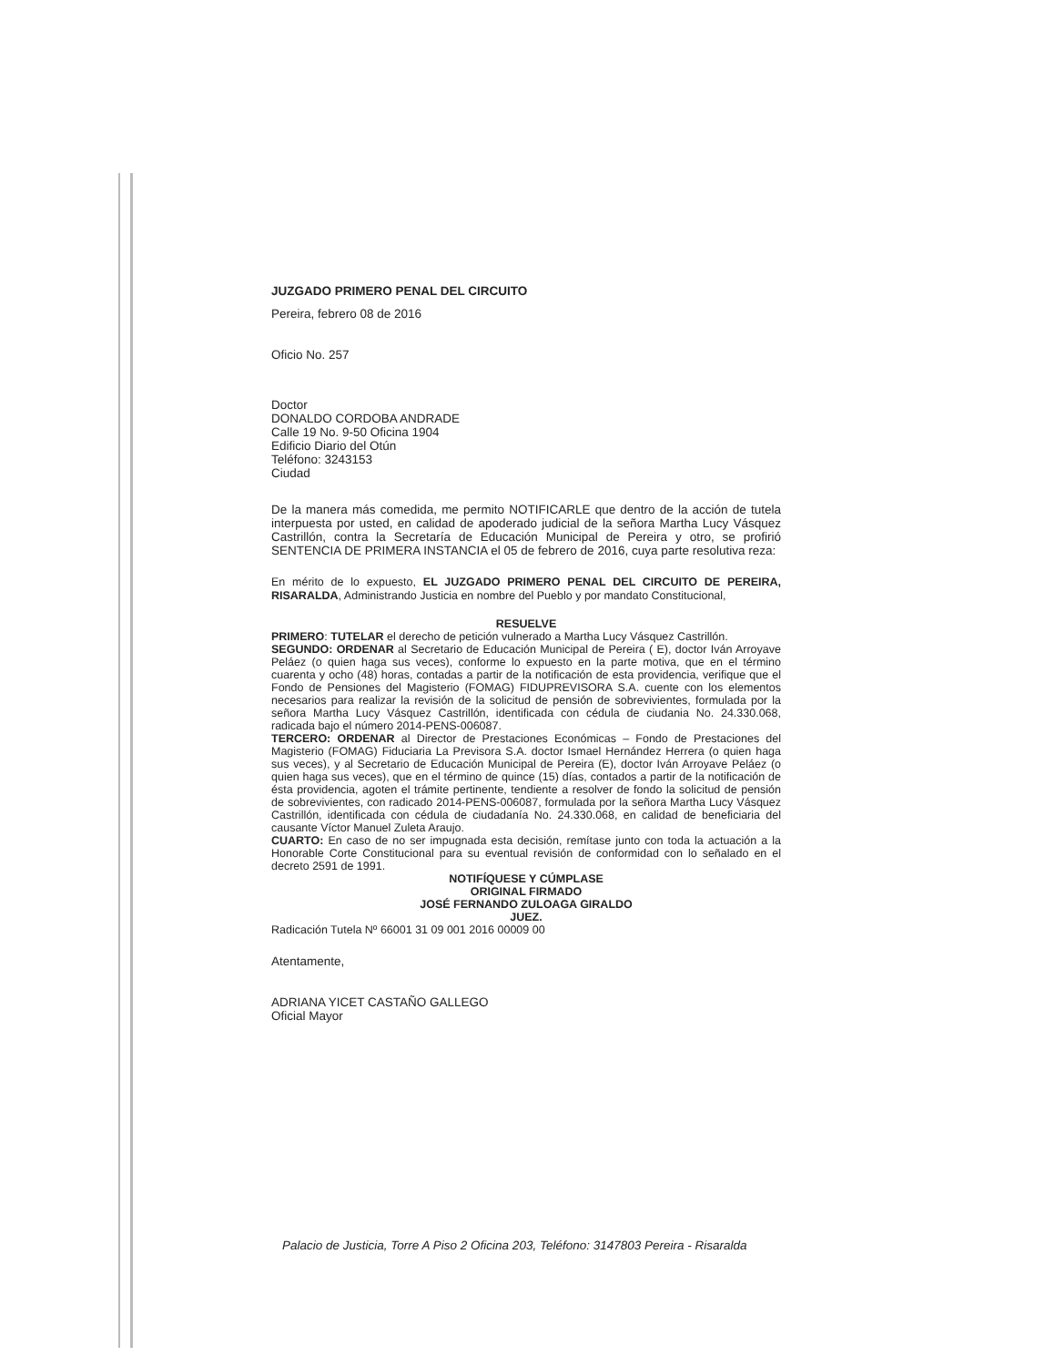JUZGADO PRIMERO PENAL DEL CIRCUITO
Pereira, febrero 08 de 2016
Oficio No. 257
Doctor
DONALDO CORDOBA ANDRADE
Calle 19 No. 9-50 Oficina 1904
Edificio Diario del Otún
Teléfono: 3243153
Ciudad
De la manera más comedida, me permito NOTIFICARLE que dentro de la acción de tutela interpuesta por usted, en calidad de apoderado judicial de la señora Martha Lucy Vásquez Castrillón, contra la Secretaría de Educación Municipal de Pereira y otro, se profirió SENTENCIA DE PRIMERA INSTANCIA el 05 de febrero de 2016, cuya parte resolutiva reza:
En mérito de lo expuesto, EL JUZGADO PRIMERO PENAL DEL CIRCUITO DE PEREIRA, RISARALDA, Administrando Justicia en nombre del Pueblo y por mandato Constitucional,
RESUELVE
PRIMERO: TUTELAR el derecho de petición vulnerado a Martha Lucy Vásquez Castrillón.
SEGUNDO: ORDENAR al Secretario de Educación Municipal de Pereira ( E), doctor Iván Arroyave Peláez (o quien haga sus veces), conforme lo expuesto en la parte motiva, que en el término cuarenta y ocho (48) horas, contadas a partir de la notificación de esta providencia, verifique que el Fondo de Pensiones del Magisterio (FOMAG) FIDUPREVISORA S.A. cuente con los elementos necesarios para realizar la revisión de la solicitud de pensión de sobrevivientes, formulada por la señora Martha Lucy Vásquez Castrillón, identificada con cédula de ciudania No. 24.330.068, radicada bajo el número 2014-PENS-006087.
TERCERO: ORDENAR al Director de Prestaciones Económicas – Fondo de Prestaciones del Magisterio (FOMAG) Fiduciaria La Previsora S.A. doctor Ismael Hernández Herrera (o quien haga sus veces), y al Secretario de Educación Municipal de Pereira (E), doctor Iván Arroyave Peláez (o quien haga sus veces), que en el término de quince (15) días, contados a partir de la notificación de ésta providencia, agoten el trámite pertinente, tendiente a resolver de fondo la solicitud de pensión de sobrevivientes, con radicado 2014-PENS-006087, formulada por la señora Martha Lucy Vásquez Castrillón, identificada con cédula de ciudadanía No. 24.330.068, en calidad de beneficiaria del causante Víctor Manuel Zuleta Araujo.
CUARTO: En caso de no ser impugnada esta decisión, remítase junto con toda la actuación a la Honorable Corte Constitucional para su eventual revisión de conformidad con lo señalado en el decreto 2591 de 1991.
NOTIFÍQUESE Y CÚMPLASE
ORIGINAL FIRMADO
JOSÉ FERNANDO ZULOAGA GIRALDO
JUEZ.
Radicación Tutela Nº 66001 31 09 001 2016 00009 00
Atentamente,
ADRIANA YICET CASTAÑO GALLEGO
Oficial Mayor
Palacio de Justicia, Torre A Piso 2 Oficina 203, Teléfono: 3147803 Pereira - Risaralda